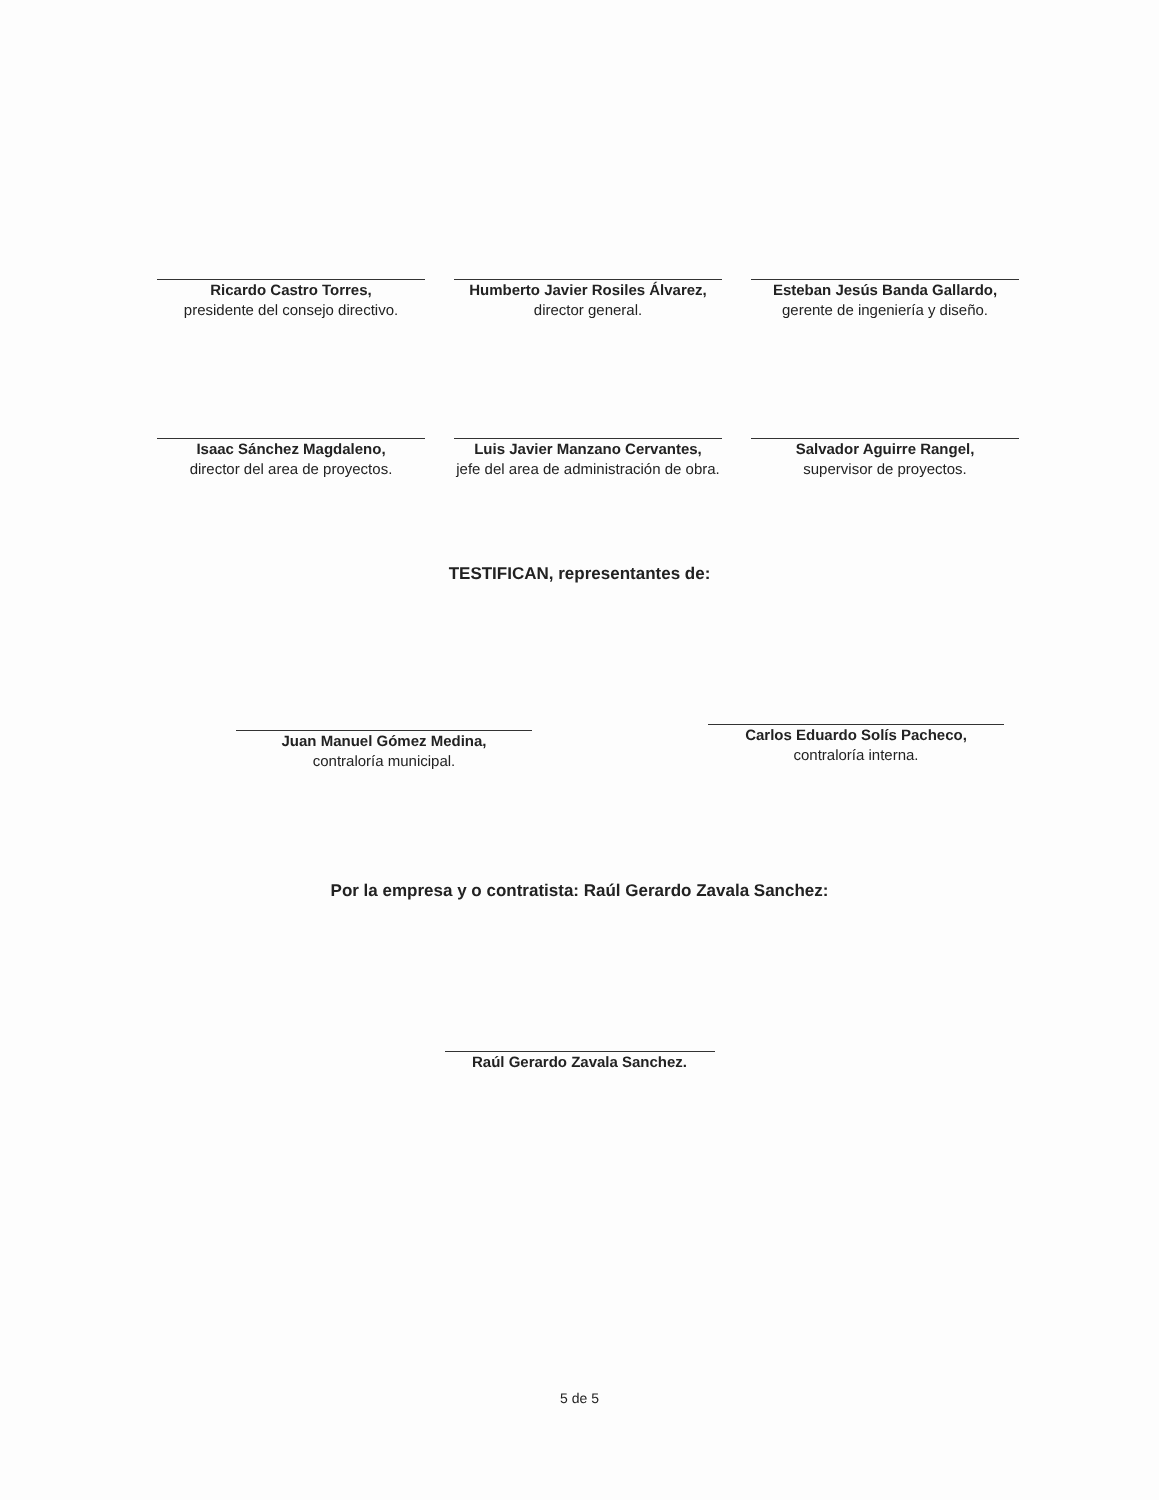Ricardo Castro Torres,
presidente del consejo directivo.
Humberto Javier Rosiles Álvarez,
director general.
Esteban Jesús Banda Gallardo,
gerente de ingeniería y diseño.
Isaac Sánchez Magdaleno,
director del area de proyectos.
Luis Javier Manzano Cervantes,
jefe del area de administración de obra.
Salvador Aguirre Rangel,
supervisor de proyectos.
TESTIFICAN, representantes de:
Juan Manuel Gómez Medina,
contraloría municipal.
Carlos Eduardo Solís Pacheco,
contraloría interna.
Por la empresa y o contratista: Raúl Gerardo Zavala Sanchez:
Raúl Gerardo Zavala Sanchez.
5 de 5